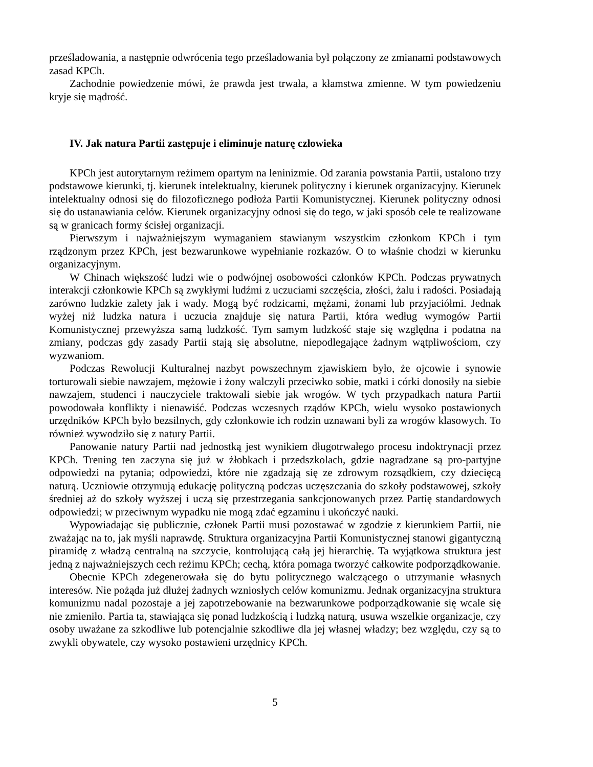prześladowania, a następnie odwrócenia tego prześladowania był połączony ze zmianami podstawowych zasad KPCh.
Zachodnie powiedzenie mówi, że prawda jest trwała, a kłamstwa zmienne. W tym powiedzeniu kryje się mądrość.
IV. Jak natura Partii zastępuje i eliminuje naturę człowieka
KPCh jest autorytarnym reżimem opartym na leninizmie. Od zarania powstania Partii, ustalono trzy podstawowe kierunki, tj. kierunek intelektualny, kierunek polityczny i kierunek organizacyjny. Kierunek intelektualny odnosi się do filozoficznego podłoża Partii Komunistycznej. Kierunek polityczny odnosi się do ustanawiania celów. Kierunek organizacyjny odnosi się do tego, w jaki sposób cele te realizowane są w granicach formy ścisłej organizacji.
Pierwszym i najważniejszym wymaganiem stawianym wszystkim członkom KPCh i tym rządzonym przez KPCh, jest bezwarunkowe wypełnianie rozkazów. O to właśnie chodzi w kierunku organizacyjnym.
W Chinach większość ludzi wie o podwójnej osobowości członków KPCh. Podczas prywatnych interakcji członkowie KPCh są zwykłymi ludźmi z uczuciami szczęścia, złości, żalu i radości. Posiadają zarówno ludzkie zalety jak i wady. Mogą być rodzicami, mężami, żonami lub przyjaciółmi. Jednak wyżej niż ludzka natura i uczucia znajduje się natura Partii, która według wymogów Partii Komunistycznej przewyższa samą ludzkość. Tym samym ludzkość staje się względna i podatna na zmiany, podczas gdy zasady Partii stają się absolutne, niepodlegające żadnym wątpliwościom, czy wyzwaniom.
Podczas Rewolucji Kulturalnej nazbyt powszechnym zjawiskiem było, że ojcowie i synowie torturowali siebie nawzajem, mężowie i żony walczyli przeciwko sobie, matki i córki donosiły na siebie nawzajem, studenci i nauczyciele traktowali siebie jak wrogów. W tych przypadkach natura Partii powodowała konflikty i nienawiść. Podczas wczesnych rządów KPCh, wielu wysoko postawionych urzędników KPCh było bezsilnych, gdy członkowie ich rodzin uznawani byli za wrogów klasowych. To również wywodziło się z natury Partii.
Panowanie natury Partii nad jednostką jest wynikiem długotrwałego procesu indoktrynacji przez KPCh. Trening ten zaczyna się już w żłobkach i przedszkolach, gdzie nagradzane są pro-partyjne odpowiedzi na pytania; odpowiedzi, które nie zgadzają się ze zdrowym rozsądkiem, czy dziecięcą naturą. Uczniowie otrzymują edukację polityczną podczas uczęszczania do szkoły podstawowej, szkoły średniej aż do szkoły wyższej i uczą się przestrzegania sankcjonowanych przez Partię standardowych odpowiedzi; w przeciwnym wypadku nie mogą zdać egzaminu i ukończyć nauki.
Wypowiadając się publicznie, członek Partii musi pozostawać w zgodzie z kierunkiem Partii, nie zważając na to, jak myśli naprawdę. Struktura organizacyjna Partii Komunistycznej stanowi gigantyczną piramidę z władzą centralną na szczycie, kontrolującą całą jej hierarchię. Ta wyjątkowa struktura jest jedną z najważniejszych cech reżimu KPCh; cechą, która pomaga tworzyć całkowite podporządkowanie.
Obecnie KPCh zdegenerowała się do bytu politycznego walczącego o utrzymanie własnych interesów. Nie pożąda już dłużej żadnych wzniosłych celów komunizmu. Jednak organizacyjna struktura komunizmu nadal pozostaje a jej zapotrzebowanie na bezwarunkowe podporządkowanie się wcale się nie zmieniło. Partia ta, stawiająca się ponad ludzkością i ludzką naturą, usuwa wszelkie organizacje, czy osoby uważane za szkodliwe lub potencjalnie szkodliwe dla jej własnej władzy; bez względu, czy są to zwykli obywatele, czy wysoko postawieni urzędnicy KPCh.
5